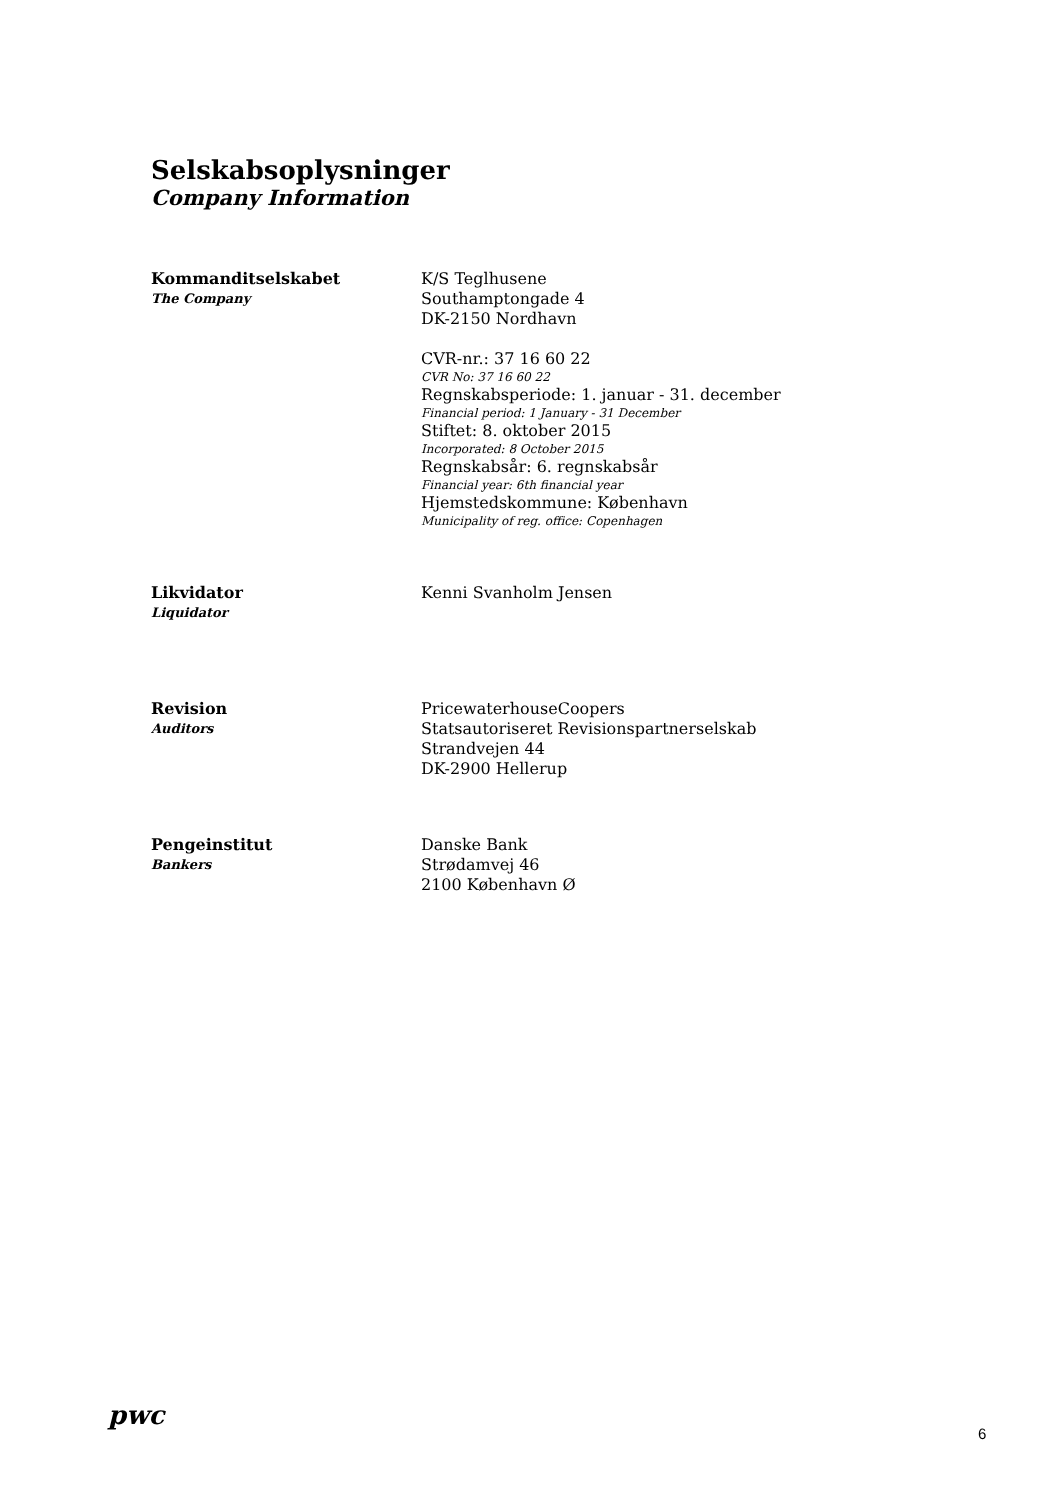Selskabsoplysninger
Company Information
Kommanditselskabet
The Company
K/S Teglhusene
Southamptongade 4
DK-2150 Nordhavn
CVR-nr.: 37 16 60 22
CVR No: 37 16 60 22
Regnskabsperiode: 1. januar - 31. december
Financial period: 1 January - 31 December
Stiftet: 8. oktober 2015
Incorporated: 8 October 2015
Regnskabsår: 6. regnskabsår
Financial year: 6th financial year
Hjemstedskommune: København
Municipality of reg. office: Copenhagen
Likvidator
Liquidator
Kenni Svanholm Jensen
Revision
Auditors
PricewaterhouseCoopers
Statsautoriseret Revisionspartnerselskab
Strandvejen 44
DK-2900 Hellerup
Pengeinstitut
Bankers
Danske Bank
Strødamvej 46
2100 København Ø
pwc
6